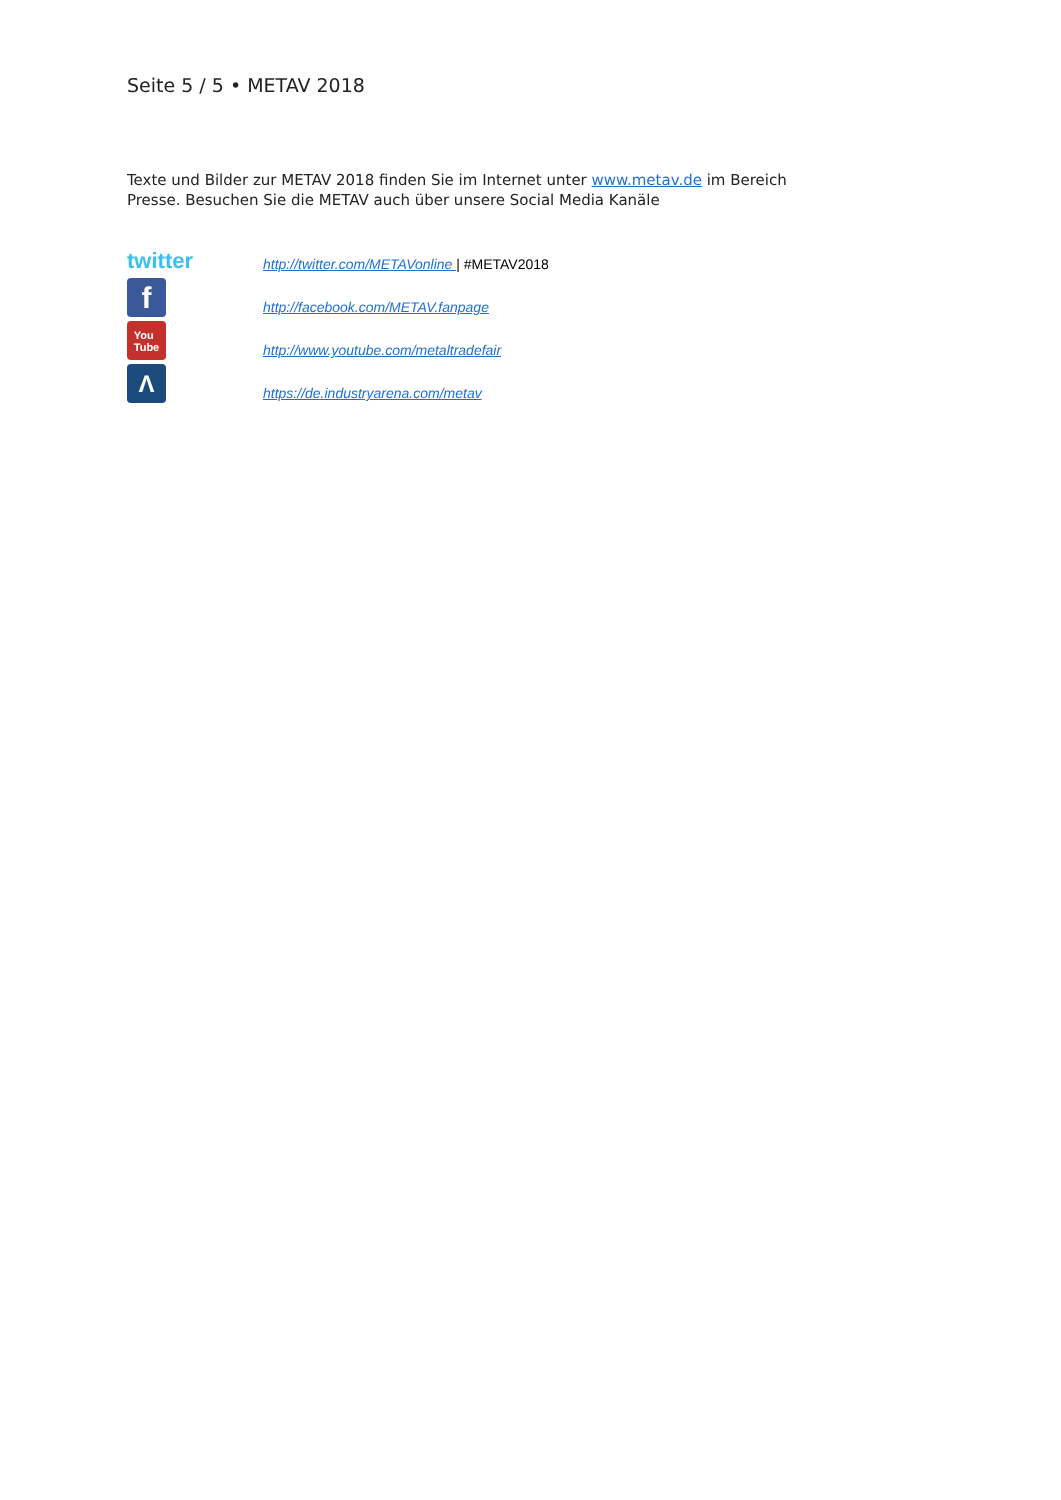Seite 5 / 5 • METAV 2018
Texte und Bilder zur METAV 2018 finden Sie im Internet unter www.metav.de im Bereich Presse. Besuchen Sie die METAV auch über unsere Social Media Kanäle
twitter
http://twitter.com/METAVonline | #METAV2018
f
http://facebook.com/METAV.fanpage
You
Tube
http://www.youtube.com/metaltradefair
Λ
https://de.industryarena.com/metav